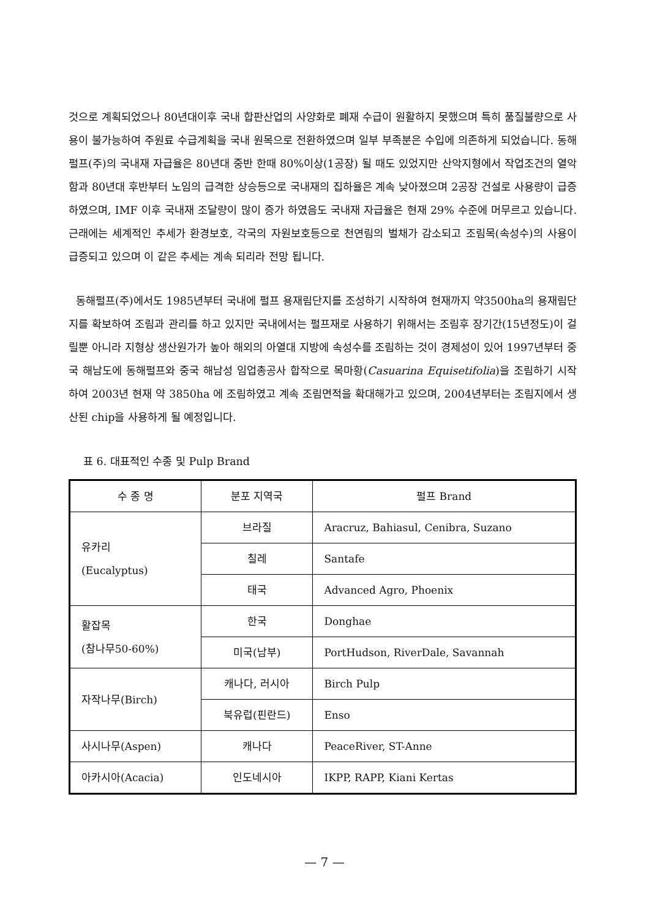것으로 계획되었으나 80년대이후 국내 합판산업의 사양화로 폐재 수급이 원활하지 못했으며 특히 품질불량으로 사용이 불가능하여 주원료 수급계획을 국내 원목으로 전환하였으며 일부 부족분은 수입에 의존하게 되었습니다. 동해펄프(주)의 국내재 자급율은 80년대 중반 한때 80%이상(1공장) 될 때도 있었지만 산악지형에서 작업조건의 열악함과 80년대 후반부터 노임의 급격한 상승등으로 국내재의 집하율은 계속 낮아졌으며 2공장 건설로 사용량이 급증하였으며, IMF 이후 국내재 조달량이 많이 증가 하였음도 국내재 자급율은 현재 29% 수준에 머무르고 있습니다. 근래에는 세계적인 추세가 환경보호, 각국의 자원보호등으로 천연림의 벌채가 감소되고 조림목(속성수)의 사용이 급증되고 있으며 이 같은 추세는 계속 되리라 전망 됩니다.
동해펄프(주)에서도 1985년부터 국내에 펄프 용재림단지를 조성하기 시작하여 현재까지 약3500ha의 용재림단지를 확보하여 조림과 관리를 하고 있지만 국내에서는 펄프재로 사용하기 위해서는 조림후 장기간(15년정도)이 걸릴뿐 아니라 지형상 생산원가가 높아 해외의 아열대 지방에 속성수를 조림하는 것이 경제성이 있어 1997년부터 중국 해남도에 동해펄프와 중국 해남성 임업총공사 합작으로 목마황(Casuarina Equisetifolia)을 조림하기 시작하여 2003년 현재 약 3850ha 에 조림하였고 계속 조림면적을 확대해가고 있으며, 2004년부터는 조림지에서 생산된 chip을 사용하게 될 예정입니다.
표 6. 대표적인 수종 및 Pulp Brand
| 수 종 명 | 분포 지역국 | 펄프 Brand |
| --- | --- | --- |
| 유카리 (Eucalyptus) | 브라질 | Aracruz, Bahiasul, Cenibra, Suzano |
| | 칠레 | Santafe |
| | 태국 | Advanced Agro, Phoenix |
| 활잡목 (참나무50-60%) | 한국 | Donghae |
| | 미국(남부) | PortHudson, RiverDale, Savannah |
| 자작나무(Birch) | 캐나다, 러시아 | Birch Pulp |
| | 북유럽(핀란드) | Enso |
| 사시나무(Aspen) | 캐나다 | PeaceRiver, ST-Anne |
| 아카시아(Acacia) | 인도네시아 | IKPP, RAPP, Kiani Kertas |
— 7 —